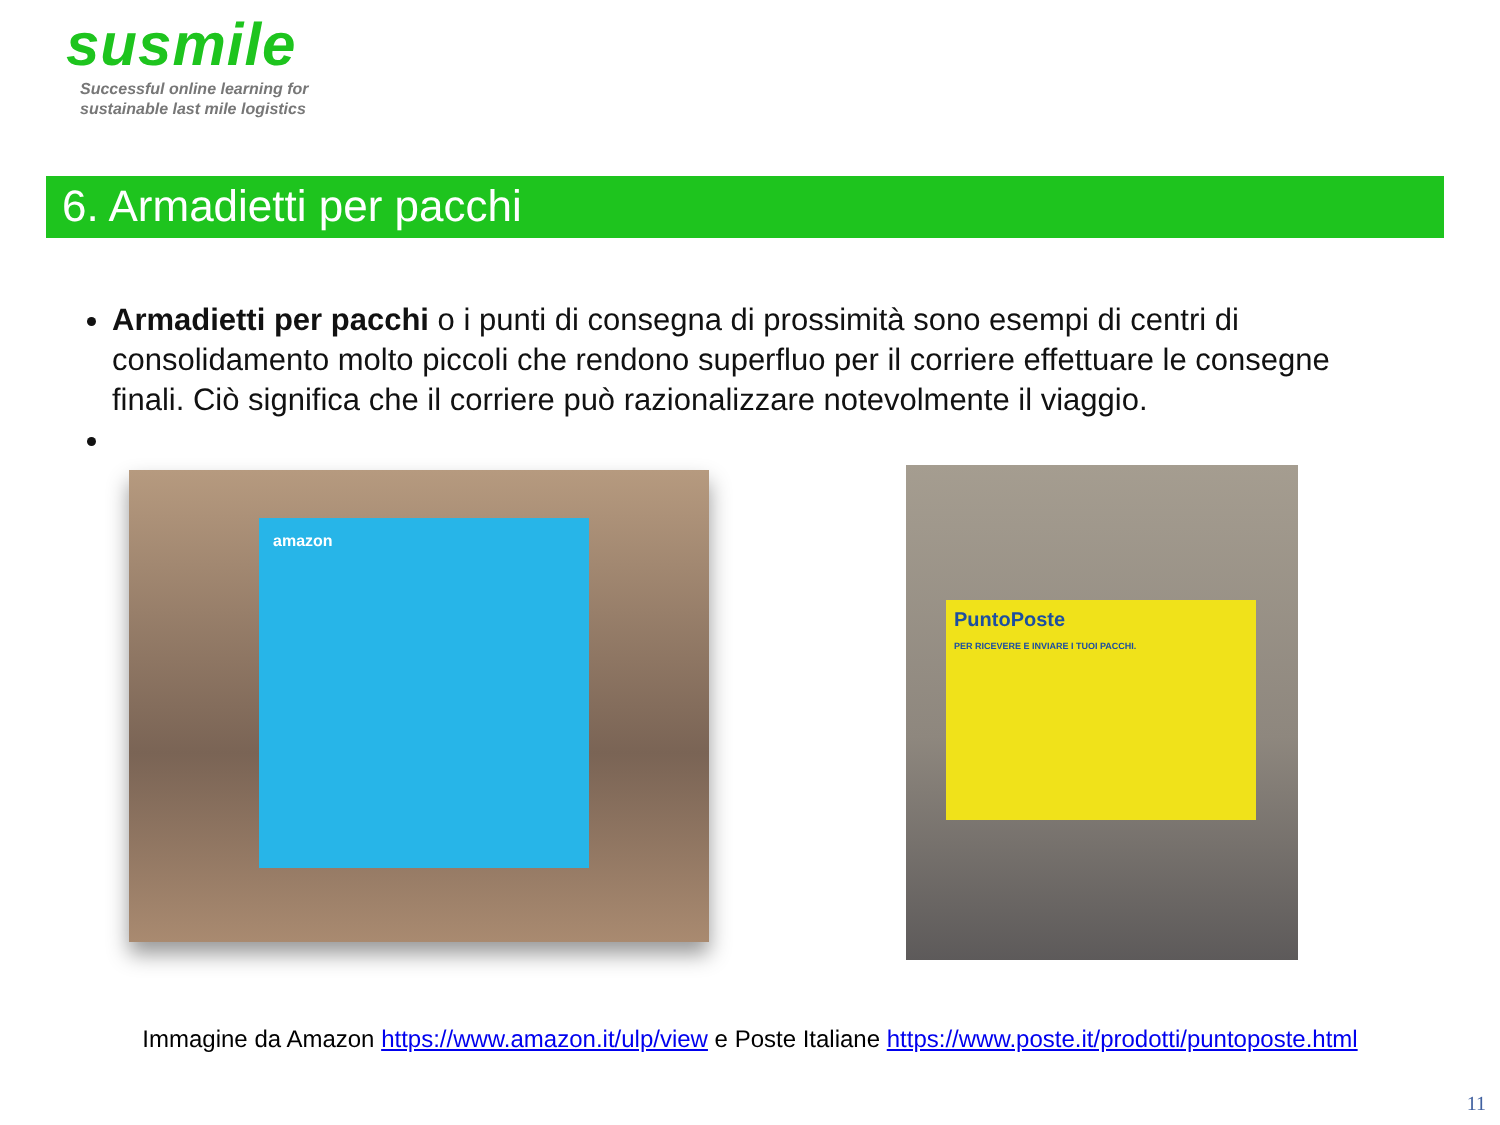susmile
Successful online learning for
sustainable last mile logistics
6. Armadietti per pacchi
Armadietti per pacchi o i punti di consegna di prossimità sono esempi di centri di consolidamento molto piccoli che rendono superfluo per il corriere effettuare le consegne finali. Ciò significa che il corriere può razionalizzare notevolmente il viaggio.
amazon
PuntoPoste
PER RICEVERE E INVIARE I TUOI PACCHI.
Immagine da Amazon https://www.amazon.it/ulp/view e Poste Italiane https://www.poste.it/prodotti/puntoposte.html
11